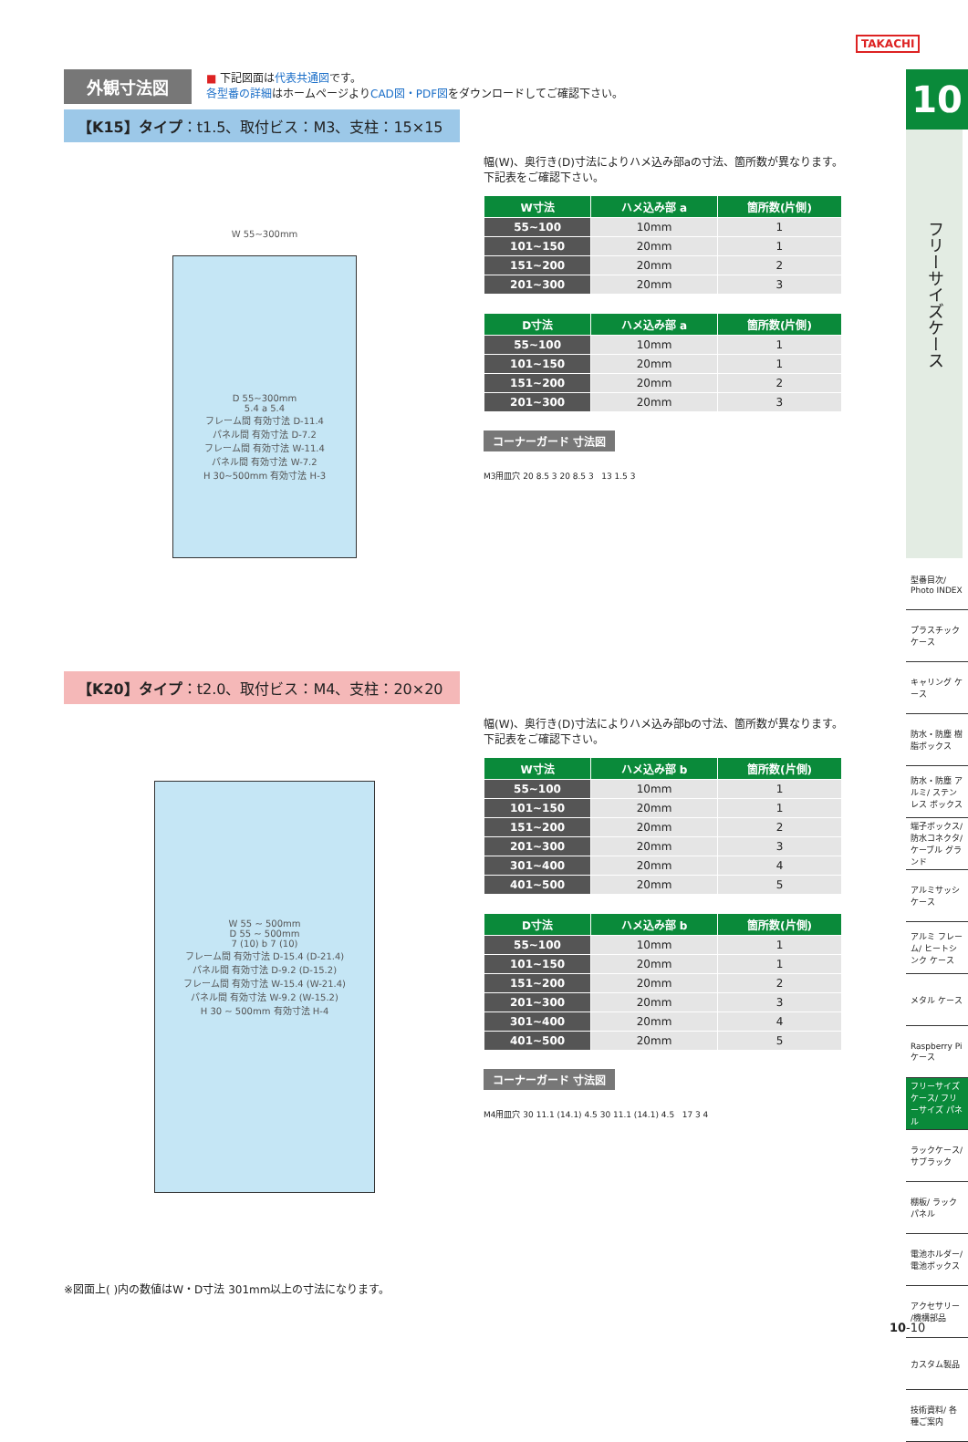TAKACHI
外観寸法図
■ 下記図面は代表共通図です。
各型番の詳細はホームページよりCAD図・PDF図をダウンロードしてご確認下さい。
【K15】タイプ：t1.5、取付ビス：M3、支柱：15×15
W 55~300mm
D 55~300mm
5.4 a 5.4
フレーム間 有効寸法 D-11.4
パネル間 有効寸法 D-7.2
フレーム間 有効寸法 W-11.4
パネル間 有効寸法 W-7.2
H 30~500mm 有効寸法 H-3
幅(W)、奥行き(D)寸法によりハメ込み部aの寸法、箇所数が異なります。
下記表をご確認下さい。
| W寸法 | ハメ込み部 a | 箇所数(片側) |
| --- | --- | --- |
| 55~100 | 10mm | 1 |
| 101~150 | 20mm | 1 |
| 151~200 | 20mm | 2 |
| 201~300 | 20mm | 3 |
| D寸法 | ハメ込み部 a | 箇所数(片側) |
| --- | --- | --- |
| 55~100 | 10mm | 1 |
| 101~150 | 20mm | 1 |
| 151~200 | 20mm | 2 |
| 201~300 | 20mm | 3 |
コーナーガード 寸法図
M3用皿穴 20 8.5 3 20 8.5 3 13 1.5 3
【K20】タイプ：t2.0、取付ビス：M4、支柱：20×20
W 55 ~ 500mm
D 55 ~ 500mm
7 (10) b 7 (10)
フレーム間 有効寸法 D-15.4 (D-21.4)
パネル間 有効寸法 D-9.2 (D-15.2)
フレーム間 有効寸法 W-15.4 (W-21.4)
パネル間 有効寸法 W-9.2 (W-15.2)
H 30 ~ 500mm 有効寸法 H-4
幅(W)、奥行き(D)寸法によりハメ込み部bの寸法、箇所数が異なります。
下記表をご確認下さい。
| W寸法 | ハメ込み部 b | 箇所数(片側) |
| --- | --- | --- |
| 55~100 | 10mm | 1 |
| 101~150 | 20mm | 1 |
| 151~200 | 20mm | 2 |
| 201~300 | 20mm | 3 |
| 301~400 | 20mm | 4 |
| 401~500 | 20mm | 5 |
| D寸法 | ハメ込み部 b | 箇所数(片側) |
| --- | --- | --- |
| 55~100 | 10mm | 1 |
| 101~150 | 20mm | 1 |
| 151~200 | 20mm | 2 |
| 201~300 | 20mm | 3 |
| 301~400 | 20mm | 4 |
| 401~500 | 20mm | 5 |
コーナーガード 寸法図
M4用皿穴 30 11.1 (14.1) 4.5 30 11.1 (14.1) 4.5 17 3 4
※図面上( )内の数値はW・D寸法 301mm以上の寸法になります。
10
フリーサイズケース
型番目次/ Photo INDEX
プラスチック ケース
キャリング ケース
防水・防塵 樹脂ボックス
防水・防塵 アルミ/ ステンレス ボックス
端子ボックス/ 防水コネクタ/ ケーブル グランド
アルミサッシ ケース
アルミ フレーム/ ヒートシンク ケース
メタル ケース
Raspberry Piケース
フリーサイズ ケース/ フリーサイズ パネル
ラックケース/ サブラック
棚板/ ラックパネル
電池ホルダー/ 電池ボックス
アクセサリー /機構部品
カスタム製品
技術資料/ 各種ご案内
10-10